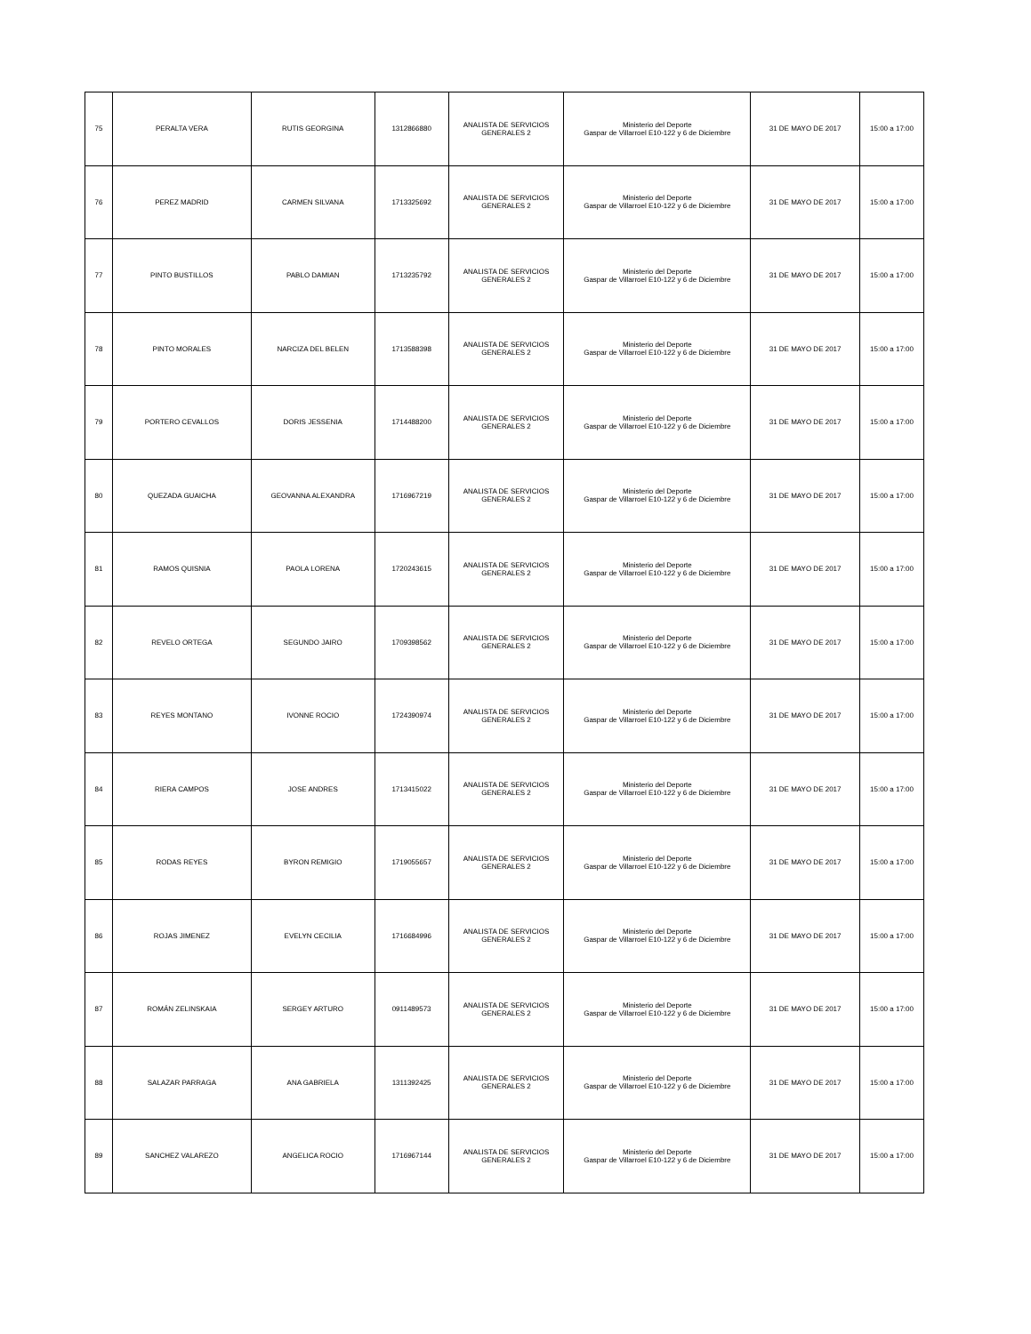| 75 | PERALTA VERA | RUTIS GEORGINA | 1312866880 | ANALISTA DE SERVICIOS GENERALES 2 | Ministerio del Deporte Gaspar de Villarroel E10-122 y 6 de Diciembre | 31 DE MAYO DE 2017 | 15:00 a 17:00 |
| 76 | PEREZ MADRID | CARMEN SILVANA | 1713325692 | ANALISTA DE SERVICIOS GENERALES 2 | Ministerio del Deporte Gaspar de Villarroel E10-122 y 6 de Diciembre | 31 DE MAYO DE 2017 | 15:00 a 17:00 |
| 77 | PINTO BUSTILLOS | PABLO DAMIAN | 1713235792 | ANALISTA DE SERVICIOS GENERALES 2 | Ministerio del Deporte Gaspar de Villarroel E10-122 y 6 de Diciembre | 31 DE MAYO DE 2017 | 15:00 a 17:00 |
| 78 | PINTO MORALES | NARCIZA DEL BELEN | 1713588398 | ANALISTA DE SERVICIOS GENERALES 2 | Ministerio del Deporte Gaspar de Villarroel E10-122 y 6 de Diciembre | 31 DE MAYO DE 2017 | 15:00 a 17:00 |
| 79 | PORTERO CEVALLOS | DORIS JESSENIA | 1714488200 | ANALISTA DE SERVICIOS GENERALES 2 | Ministerio del Deporte Gaspar de Villarroel E10-122 y 6 de Diciembre | 31 DE MAYO DE 2017 | 15:00 a 17:00 |
| 80 | QUEZADA GUAICHA | GEOVANNA ALEXANDRA | 1716967219 | ANALISTA DE SERVICIOS GENERALES 2 | Ministerio del Deporte Gaspar de Villarroel E10-122 y 6 de Diciembre | 31 DE MAYO DE 2017 | 15:00 a 17:00 |
| 81 | RAMOS QUISNIA | PAOLA LORENA | 1720243615 | ANALISTA DE SERVICIOS GENERALES 2 | Ministerio del Deporte Gaspar de Villarroel E10-122 y 6 de Diciembre | 31 DE MAYO DE 2017 | 15:00 a 17:00 |
| 82 | REVELO ORTEGA | SEGUNDO JAIRO | 1709398562 | ANALISTA DE SERVICIOS GENERALES 2 | Ministerio del Deporte Gaspar de Villarroel E10-122 y 6 de Diciembre | 31 DE MAYO DE 2017 | 15:00 a 17:00 |
| 83 | REYES MONTANO | IVONNE ROCIO | 1724390974 | ANALISTA DE SERVICIOS GENERALES 2 | Ministerio del Deporte Gaspar de Villarroel E10-122 y 6 de Diciembre | 31 DE MAYO DE 2017 | 15:00 a 17:00 |
| 84 | RIERA CAMPOS | JOSE ANDRES | 1713415022 | ANALISTA DE SERVICIOS GENERALES 2 | Ministerio del Deporte Gaspar de Villarroel E10-122 y 6 de Diciembre | 31 DE MAYO DE 2017 | 15:00 a 17:00 |
| 85 | RODAS REYES | BYRON REMIGIO | 1719055657 | ANALISTA DE SERVICIOS GENERALES 2 | Ministerio del Deporte Gaspar de Villarroel E10-122 y 6 de Diciembre | 31 DE MAYO DE 2017 | 15:00 a 17:00 |
| 86 | ROJAS JIMENEZ | EVELYN CECILIA | 1716684996 | ANALISTA DE SERVICIOS GENERALES 2 | Ministerio del Deporte Gaspar de Villarroel E10-122 y 6 de Diciembre | 31 DE MAYO DE 2017 | 15:00 a 17:00 |
| 87 | ROMÁN ZELINSKAIA | SERGEY ARTURO | 0911489573 | ANALISTA DE SERVICIOS GENERALES 2 | Ministerio del Deporte Gaspar de Villarroel E10-122 y 6 de Diciembre | 31 DE MAYO DE 2017 | 15:00 a 17:00 |
| 88 | SALAZAR PARRAGA | ANA GABRIELA | 1311392425 | ANALISTA DE SERVICIOS GENERALES 2 | Ministerio del Deporte Gaspar de Villarroel E10-122 y 6 de Diciembre | 31 DE MAYO DE 2017 | 15:00 a 17:00 |
| 89 | SANCHEZ VALAREZO | ANGELICA ROCIO | 1716967144 | ANALISTA DE SERVICIOS GENERALES 2 | Ministerio del Deporte Gaspar de Villarroel E10-122 y 6 de Diciembre | 31 DE MAYO DE 2017 | 15:00 a 17:00 |